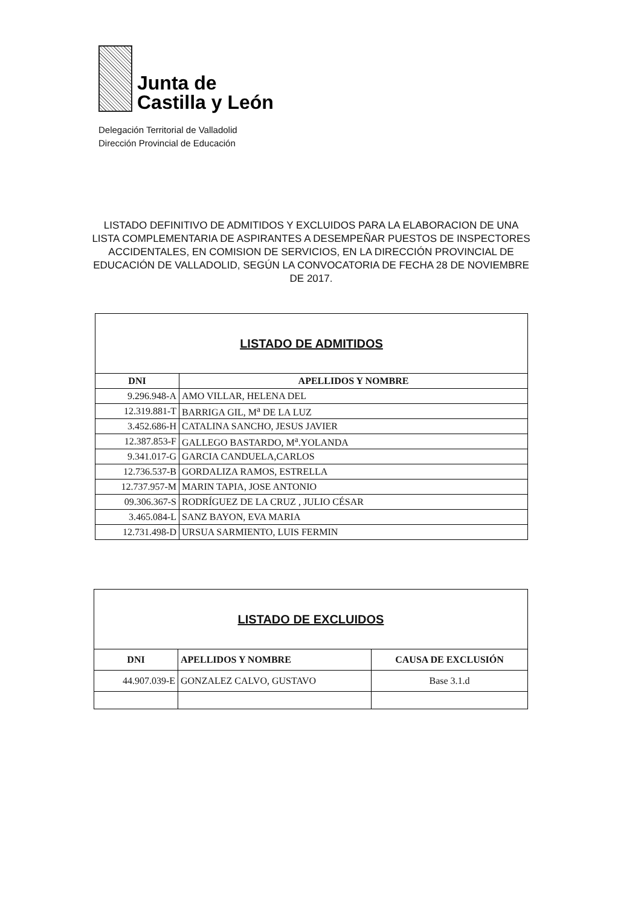Junta de
Castilla y León
Delegación Territorial de Valladolid
Dirección Provincial de Educación
LISTADO DEFINITIVO DE ADMITIDOS Y EXCLUIDOS PARA LA ELABORACION DE UNA LISTA COMPLEMENTARIA DE ASPIRANTES A DESEMPEÑAR PUESTOS DE INSPECTORES ACCIDENTALES, EN COMISION DE SERVICIOS, EN LA DIRECCIÓN PROVINCIAL DE EDUCACIÓN DE VALLADOLID, SEGÚN LA CONVOCATORIA DE FECHA 28 DE NOVIEMBRE DE 2017.
| LISTADO DE ADMITIDOS | |
| DNI | APELLIDOS Y NOMBRE |
| 9.296.948-A | AMO VILLAR, HELENA DEL |
| 12.319.881-T | BARRIGA GIL, M<sup>a</sup> DE LA LUZ |
| 3.452.686-H | CATALINA SANCHO, JESUS JAVIER |
| 12.387.853-F | GALLEGO BASTARDO, M<sup>a</sup>.YOLANDA |
| 9.341.017-G | GARCIA CANDUELA,CARLOS |
| 12.736.537-B | GORDALIZA RAMOS, ESTRELLA |
| 12.737.957-M | MARIN TAPIA, JOSE ANTONIO |
| 09.306.367-S | RODRÍGUEZ DE LA CRUZ , JULIO CÉSAR |
| 3.465.084-L | SANZ BAYON, EVA MARIA |
| 12.731.498-D | URSUA SARMIENTO, LUIS FERMIN |
| LISTADO DE EXCLUIDOS | | |
| DNI | APELLIDOS Y NOMBRE | CAUSA DE EXCLUSIÓN |
| 44.907.039-E | GONZALEZ CALVO, GUSTAVO | Base 3.1.d |